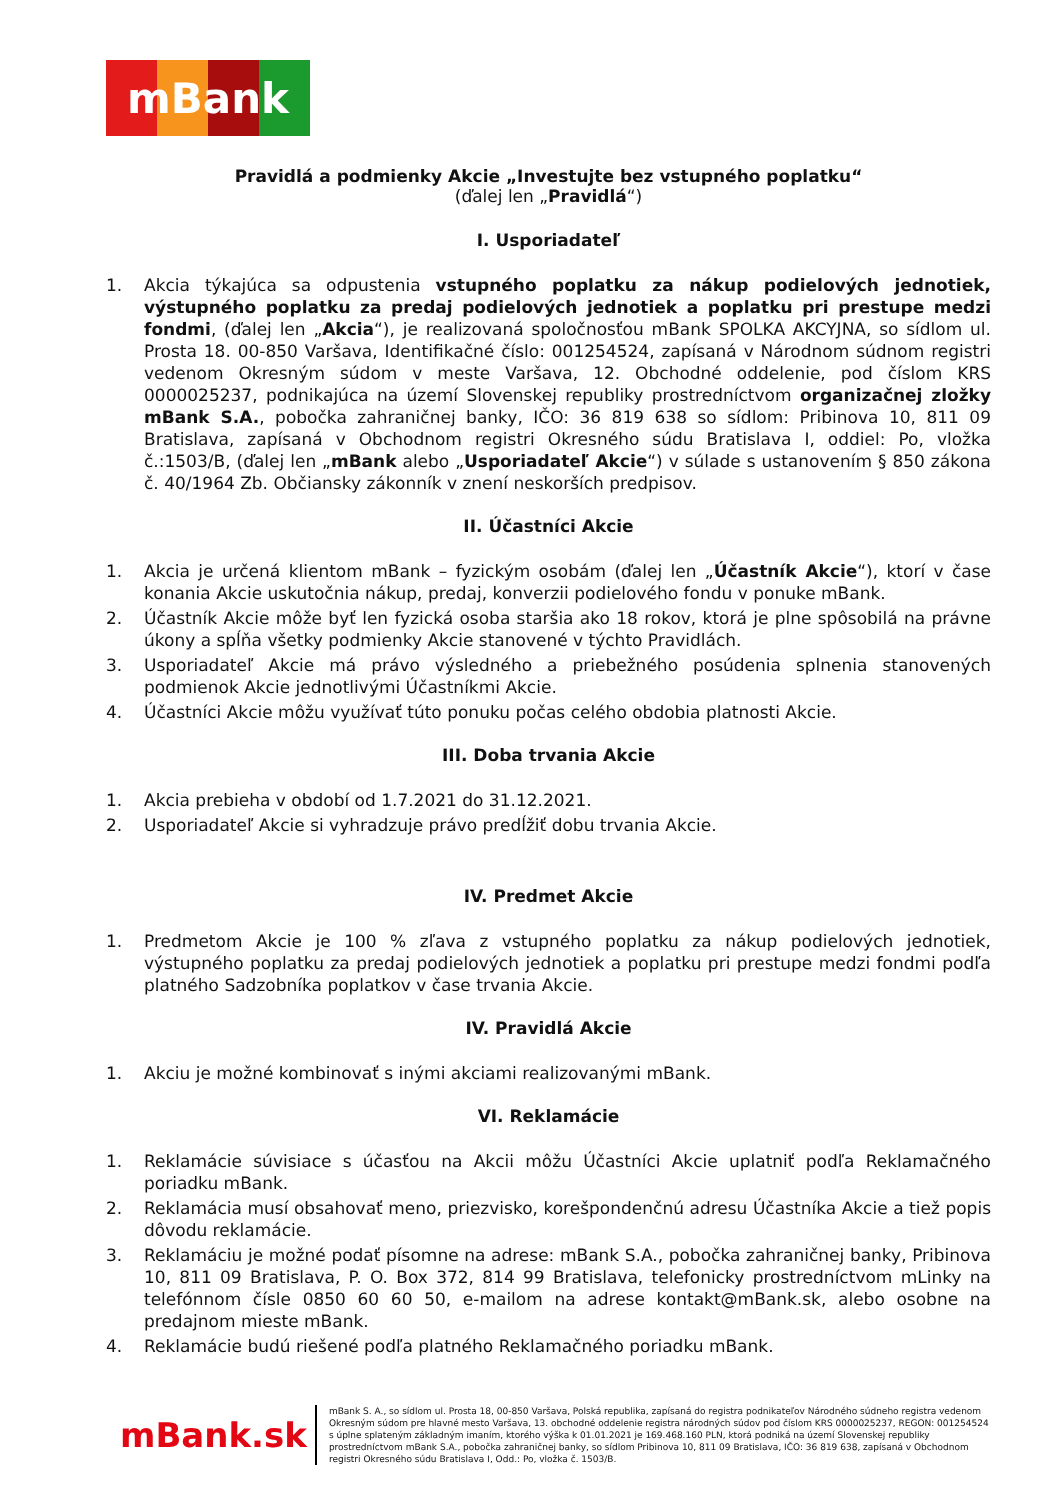mBank
Pravidlá a podmienky Akcie „Investujte bez vstupného poplatku“
(ďalej len „Pravidlá“)
I. Usporiadateľ
1. Akcia týkajúca sa odpustenia vstupného poplatku za nákup podielových jednotiek, výstupného poplatku za predaj podielových jednotiek a poplatku pri prestupe medzi fondmi, (ďalej len „Akcia“), je realizovaná spoločnosťou mBank SPOLKA AKCYJNA, so sídlom ul. Prosta 18. 00-850 Varšava, Identifikačné číslo: 001254524, zapísaná v Národnom súdnom registri vedenom Okresným súdom v meste Varšava, 12. Obchodné oddelenie, pod číslom KRS 0000025237, podnikajúca na území Slovenskej republiky prostredníctvom organizačnej zložky mBank S.A., pobočka zahraničnej banky, IČO: 36 819 638 so sídlom: Pribinova 10, 811 09 Bratislava, zapísaná v Obchodnom registri Okresného súdu Bratislava I, oddiel: Po, vložka č.:1503/B, (ďalej len „mBank alebo „Usporiadateľ Akcie“) v súlade s ustanovením § 850 zákona č. 40/1964 Zb. Občiansky zákonník v znení neskorších predpisov.
II. Účastníci Akcie
1. Akcia je určená klientom mBank – fyzickým osobám (ďalej len „Účastník Akcie“), ktorí v čase konania Akcie uskutočnia nákup, predaj, konverzii podielového fondu v ponuke mBank.
2. Účastník Akcie môže byť len fyzická osoba staršia ako 18 rokov, ktorá je plne spôsobilá na právne úkony a spĺňa všetky podmienky Akcie stanovené v týchto Pravidlách.
3. Usporiadateľ Akcie má právo výsledného a priebežného posúdenia splnenia stanovených podmienok Akcie jednotlivými Účastníkmi Akcie.
4. Účastníci Akcie môžu využívať túto ponuku počas celého obdobia platnosti Akcie.
III. Doba trvania Akcie
1. Akcia prebieha v období od 1.7.2021 do 31.12.2021.
2. Usporiadateľ Akcie si vyhradzuje právo predĺžiť dobu trvania Akcie.
IV. Predmet Akcie
1. Predmetom Akcie je 100 % zľava z vstupného poplatku za nákup podielových jednotiek, výstupného poplatku za predaj podielových jednotiek a poplatku pri prestupe medzi fondmi podľa platného Sadzobníka poplatkov v čase trvania Akcie.
IV. Pravidlá Akcie
1. Akciu je možné kombinovať s inými akciami realizovanými mBank.
VI. Reklamácie
1. Reklamácie súvisiace s účasťou na Akcii môžu Účastníci Akcie uplatniť podľa Reklamačného poriadku mBank.
2. Reklamácia musí obsahovať meno, priezvisko, korešpondenčnú adresu Účastníka Akcie a tiež popis dôvodu reklamácie.
3. Reklamáciu je možné podať písomne na adrese: mBank S.A., pobočka zahraničnej banky, Pribinova 10, 811 09 Bratislava, P. O. Box 372, 814 99 Bratislava, telefonicky prostredníctvom mLinky na telefónnom čísle 0850 60 60 50, e-mailom na adrese kontakt@mBank.sk, alebo osobne na predajnom mieste mBank.
4. Reklamácie budú riešené podľa platného Reklamačného poriadku mBank.
mBank.sk
mBank S. A., so sídlom ul. Prosta 18, 00-850 Varšava, Polská republika, zapísaná do registra podnikateľov Národného súdneho registra vedenom Okresným súdom pre hlavné mesto Varšava, 13. obchodné oddelenie registra národných súdov pod číslom KRS 0000025237, REGON: 001254524 s úplne splateným základným imaním, ktorého výška k 01.01.2021 je 169.468.160 PLN, ktorá podniká na území Slovenskej republiky prostredníctvom mBank S.A., pobočka zahraničnej banky, so sídlom Pribinova 10, 811 09 Bratislava, IČO: 36 819 638, zapísaná v Obchodnom registri Okresného súdu Bratislava I, Odd.: Po, vložka č. 1503/B.